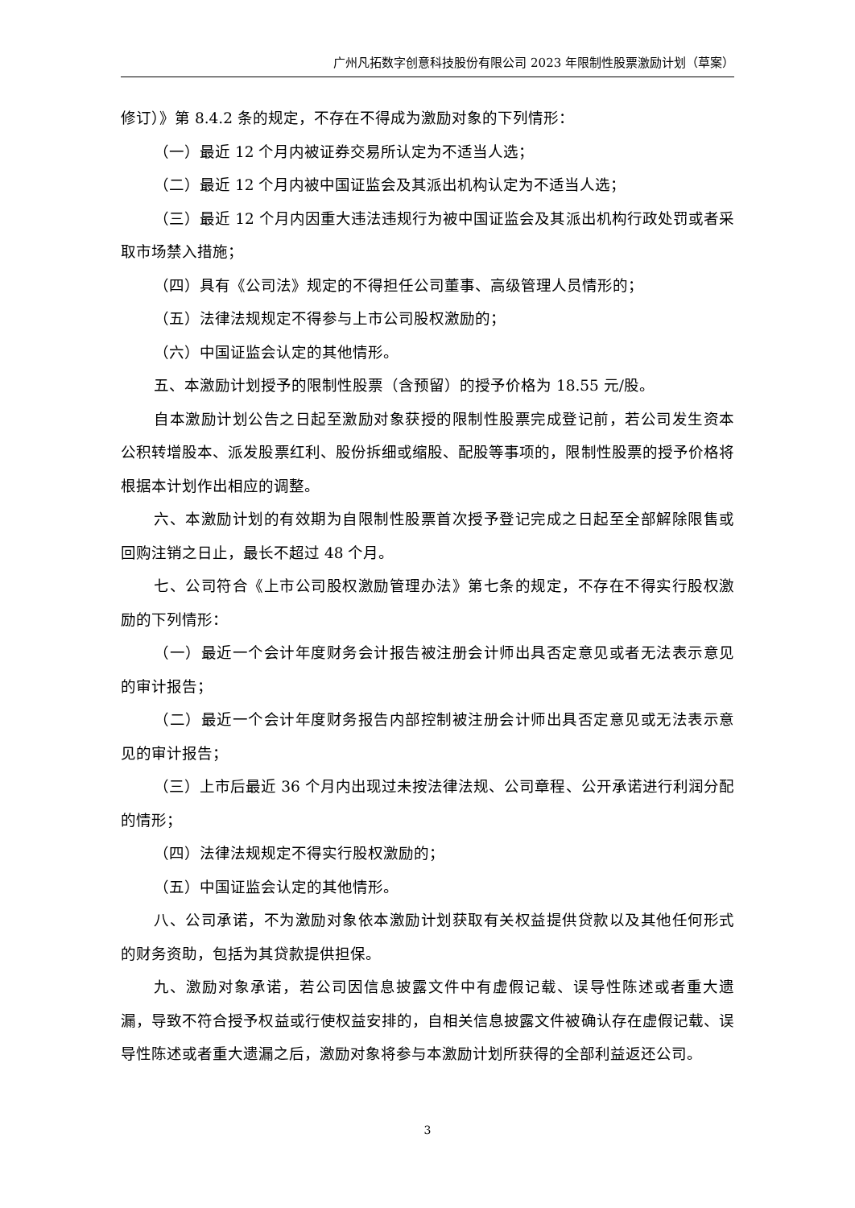广州凡拓数字创意科技股份有限公司 2023 年限制性股票激励计划（草案）
修订）》第 8.4.2 条的规定，不存在不得成为激励对象的下列情形：
（一）最近 12 个月内被证券交易所认定为不适当人选；
（二）最近 12 个月内被中国证监会及其派出机构认定为不适当人选；
（三）最近 12 个月内因重大违法违规行为被中国证监会及其派出机构行政处罚或者采取市场禁入措施；
（四）具有《公司法》规定的不得担任公司董事、高级管理人员情形的；
（五）法律法规规定不得参与上市公司股权激励的；
（六）中国证监会认定的其他情形。
五、本激励计划授予的限制性股票（含预留）的授予价格为 18.55 元/股。
自本激励计划公告之日起至激励对象获授的限制性股票完成登记前，若公司发生资本公积转增股本、派发股票红利、股份拆细或缩股、配股等事项的，限制性股票的授予价格将根据本计划作出相应的调整。
六、本激励计划的有效期为自限制性股票首次授予登记完成之日起至全部解除限售或回购注销之日止，最长不超过 48 个月。
七、公司符合《上市公司股权激励管理办法》第七条的规定，不存在不得实行股权激励的下列情形：
（一）最近一个会计年度财务会计报告被注册会计师出具否定意见或者无法表示意见的审计报告；
（二）最近一个会计年度财务报告内部控制被注册会计师出具否定意见或无法表示意见的审计报告；
（三）上市后最近 36 个月内出现过未按法律法规、公司章程、公开承诺进行利润分配的情形；
（四）法律法规规定不得实行股权激励的；
（五）中国证监会认定的其他情形。
八、公司承诺，不为激励对象依本激励计划获取有关权益提供贷款以及其他任何形式的财务资助，包括为其贷款提供担保。
九、激励对象承诺，若公司因信息披露文件中有虚假记载、误导性陈述或者重大遗漏，导致不符合授予权益或行使权益安排的，自相关信息披露文件被确认存在虚假记载、误导性陈述或者重大遗漏之后，激励对象将参与本激励计划所获得的全部利益返还公司。
3